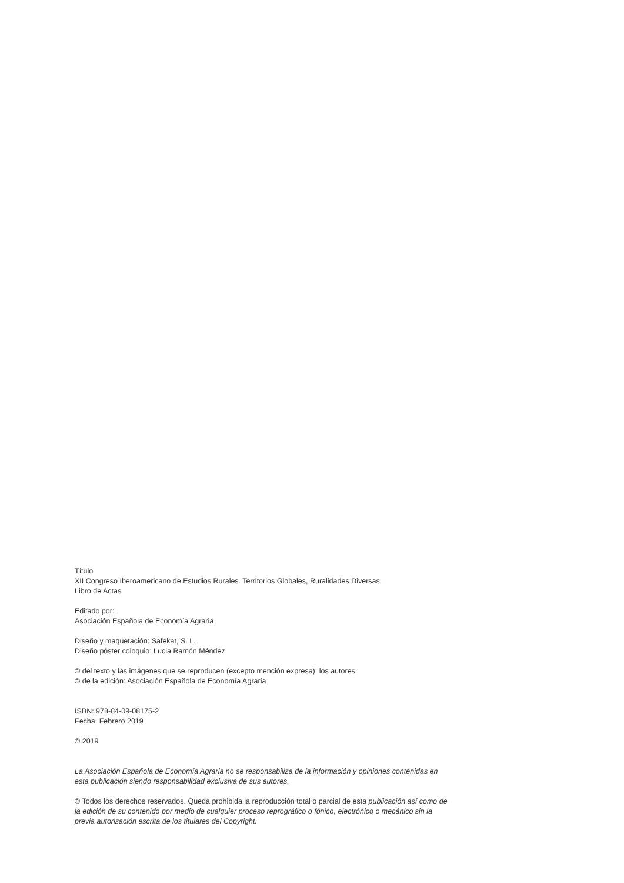Título
XII Congreso Iberoamericano de Estudios Rurales. Territorios Globales, Ruralidades Diversas.
Libro de Actas
Editado por:
Asociación Española de Economía Agraria
Diseño y maquetación: Safekat, S. L.
Diseño póster coloquio: Lucia Ramón Méndez
© del texto y las imágenes que se reproducen (excepto mención expresa): los autores
© de la edición: Asociación Española de Economía Agraria
ISBN: 978-84-09-08175-2
Fecha: Febrero 2019
© 2019
La Asociación Española de Economía Agraria no se responsabiliza de la información y opiniones contenidas en esta publicación siendo responsabilidad exclusiva de sus autores.
© Todos los derechos reservados. Queda prohibida la reproducción total o parcial de esta publicación así como de la edición de su contenido por medio de cualquier proceso reprográfico o fónico, electrónico o mecánico sin la previa autorización escrita de los titulares del Copyright.